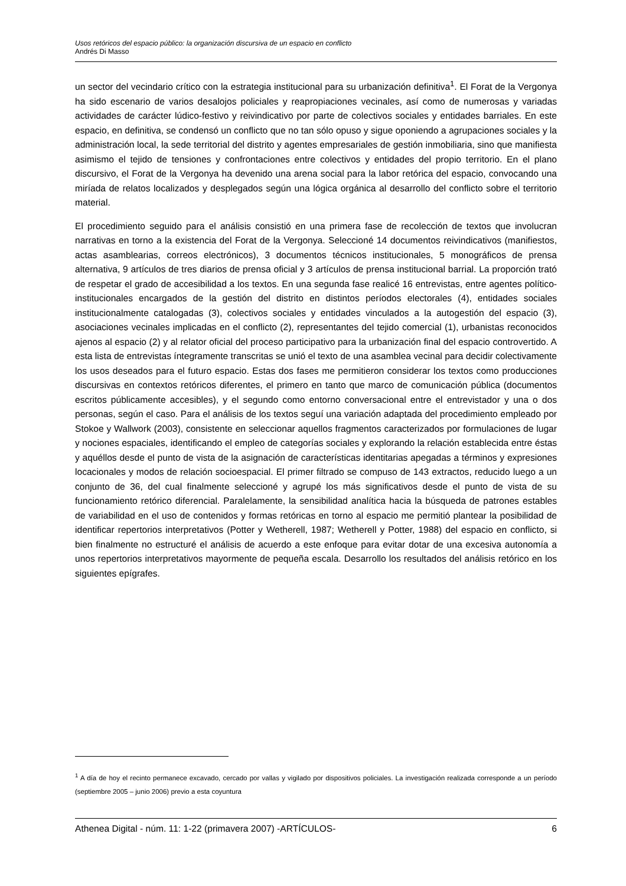Usos retóricos del espacio público: la organización discursiva de un espacio en conflicto
Andrés Di Masso
un sector del vecindario crítico con la estrategia institucional para su urbanización definitiva<sup>1</sup>. El Forat de la Vergonya ha sido escenario de varios desalojos policiales y reapropiaciones vecinales, así como de numerosas y variadas actividades de carácter lúdico-festivo y reivindicativo por parte de colectivos sociales y entidades barriales. En este espacio, en definitiva, se condensó un conflicto que no tan sólo opuso y sigue oponiendo a agrupaciones sociales y la administración local, la sede territorial del distrito y agentes empresariales de gestión inmobiliaria, sino que manifiesta asimismo el tejido de tensiones y confrontaciones entre colectivos y entidades del propio territorio. En el plano discursivo, el Forat de la Vergonya ha devenido una arena social para la labor retórica del espacio, convocando una miríada de relatos localizados y desplegados según una lógica orgánica al desarrollo del conflicto sobre el territorio material.
El procedimiento seguido para el análisis consistió en una primera fase de recolección de textos que involucran narrativas en torno a la existencia del Forat de la Vergonya. Seleccioné 14 documentos reivindicativos (manifiestos, actas asamblearias, correos electrónicos), 3 documentos técnicos institucionales, 5 monográficos de prensa alternativa, 9 artículos de tres diarios de prensa oficial y 3 artículos de prensa institucional barrial. La proporción trató de respetar el grado de accesibilidad a los textos. En una segunda fase realicé 16 entrevistas, entre agentes político-institucionales encargados de la gestión del distrito en distintos períodos electorales (4), entidades sociales institucionalmente catalogadas (3), colectivos sociales y entidades vinculados a la autogestión del espacio (3), asociaciones vecinales implicadas en el conflicto (2), representantes del tejido comercial (1), urbanistas reconocidos ajenos al espacio (2) y al relator oficial del proceso participativo para la urbanización final del espacio controvertido. A esta lista de entrevistas íntegramente transcritas se unió el texto de una asamblea vecinal para decidir colectivamente los usos deseados para el futuro espacio. Estas dos fases me permitieron considerar los textos como producciones discursivas en contextos retóricos diferentes, el primero en tanto que marco de comunicación pública (documentos escritos públicamente accesibles), y el segundo como entorno conversacional entre el entrevistador y una o dos personas, según el caso. Para el análisis de los textos seguí una variación adaptada del procedimiento empleado por Stokoe y Wallwork (2003), consistente en seleccionar aquellos fragmentos caracterizados por formulaciones de lugar y nociones espaciales, identificando el empleo de categorías sociales y explorando la relación establecida entre éstas y aquéllos desde el punto de vista de la asignación de características identitarias apegadas a términos y expresiones locacionales y modos de relación socioespacial. El primer filtrado se compuso de 143 extractos, reducido luego a un conjunto de 36, del cual finalmente seleccioné y agrupé los más significativos desde el punto de vista de su funcionamiento retórico diferencial. Paralelamente, la sensibilidad analítica hacia la búsqueda de patrones estables de variabilidad en el uso de contenidos y formas retóricas en torno al espacio me permitió plantear la posibilidad de identificar repertorios interpretativos (Potter y Wetherell, 1987; Wetherell y Potter, 1988) del espacio en conflicto, si bien finalmente no estructuré el análisis de acuerdo a este enfoque para evitar dotar de una excesiva autonomía a unos repertorios interpretativos mayormente de pequeña escala. Desarrollo los resultados del análisis retórico en los siguientes epígrafes.
<sup>1</sup> A día de hoy el recinto permanece excavado, cercado por vallas y vigilado por dispositivos policiales. La investigación realizada corresponde a un período (septiembre 2005 – junio 2006) previo a esta coyuntura
Athenea Digital - núm. 11: 1-22 (primavera 2007) -ARTÍCULOS- 6